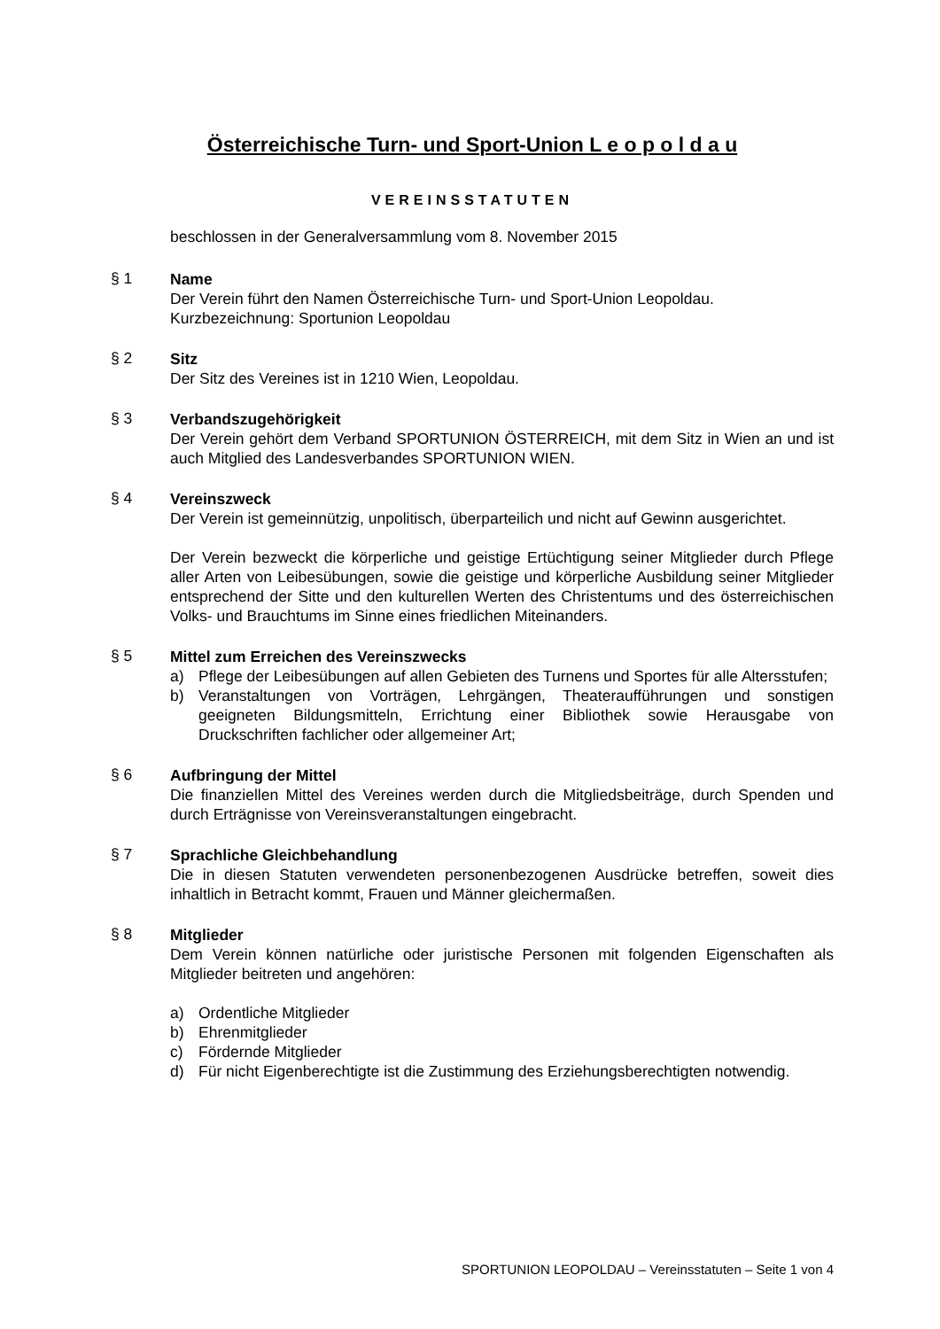Österreichische Turn- und Sport-Union L e o p o l d a u
VEREINSSTATUTEN
beschlossen in der Generalversammlung vom 8. November 2015
§ 1
Name
Der Verein führt den Namen Österreichische Turn- und Sport-Union Leopoldau.
Kurzbezeichnung: Sportunion Leopoldau
§ 2
Sitz
Der Sitz des Vereines ist in 1210 Wien, Leopoldau.
§ 3
Verbandszugehörigkeit
Der Verein gehört dem Verband SPORTUNION ÖSTERREICH, mit dem Sitz in Wien an und ist auch Mitglied des Landesverbandes SPORTUNION WIEN.
§ 4
Vereinszweck
Der Verein ist gemeinnützig, unpolitisch, überparteilich und nicht auf Gewinn ausgerichtet.
Der Verein bezweckt die körperliche und geistige Ertüchtigung seiner Mitglieder durch Pflege aller Arten von Leibesübungen, sowie die geistige und körperliche Ausbildung seiner Mitglieder entsprechend der Sitte und den kulturellen Werten des Christentums und des österreichischen Volks- und Brauchtums im Sinne eines friedlichen Miteinanders.
§ 5
Mittel zum Erreichen des Vereinszwecks
a) Pflege der Leibesübungen auf allen Gebieten des Turnens und Sportes für alle Altersstufen;
b) Veranstaltungen von Vorträgen, Lehrgängen, Theateraufführungen und sonstigen geeigneten Bildungsmitteln, Errichtung einer Bibliothek sowie Herausgabe von Druckschriften fachlicher oder allgemeiner Art;
§ 6
Aufbringung der Mittel
Die finanziellen Mittel des Vereines werden durch die Mitgliedsbeiträge, durch Spenden und durch Erträgnisse von Vereinsveranstaltungen eingebracht.
§ 7
Sprachliche Gleichbehandlung
Die in diesen Statuten verwendeten personenbezogenen Ausdrücke betreffen, soweit dies inhaltlich in Betracht kommt, Frauen und Männer gleichermaßen.
§ 8
Mitglieder
Dem Verein können natürliche oder juristische Personen mit folgenden Eigenschaften als Mitglieder beitreten und angehören:
a) Ordentliche Mitglieder
b) Ehrenmitglieder
c) Fördernde Mitglieder
d) Für nicht Eigenberechtigte ist die Zustimmung des Erziehungsberechtigten notwendig.
SPORTUNION LEOPOLDAU – Vereinsstatuten – Seite 1 von 4